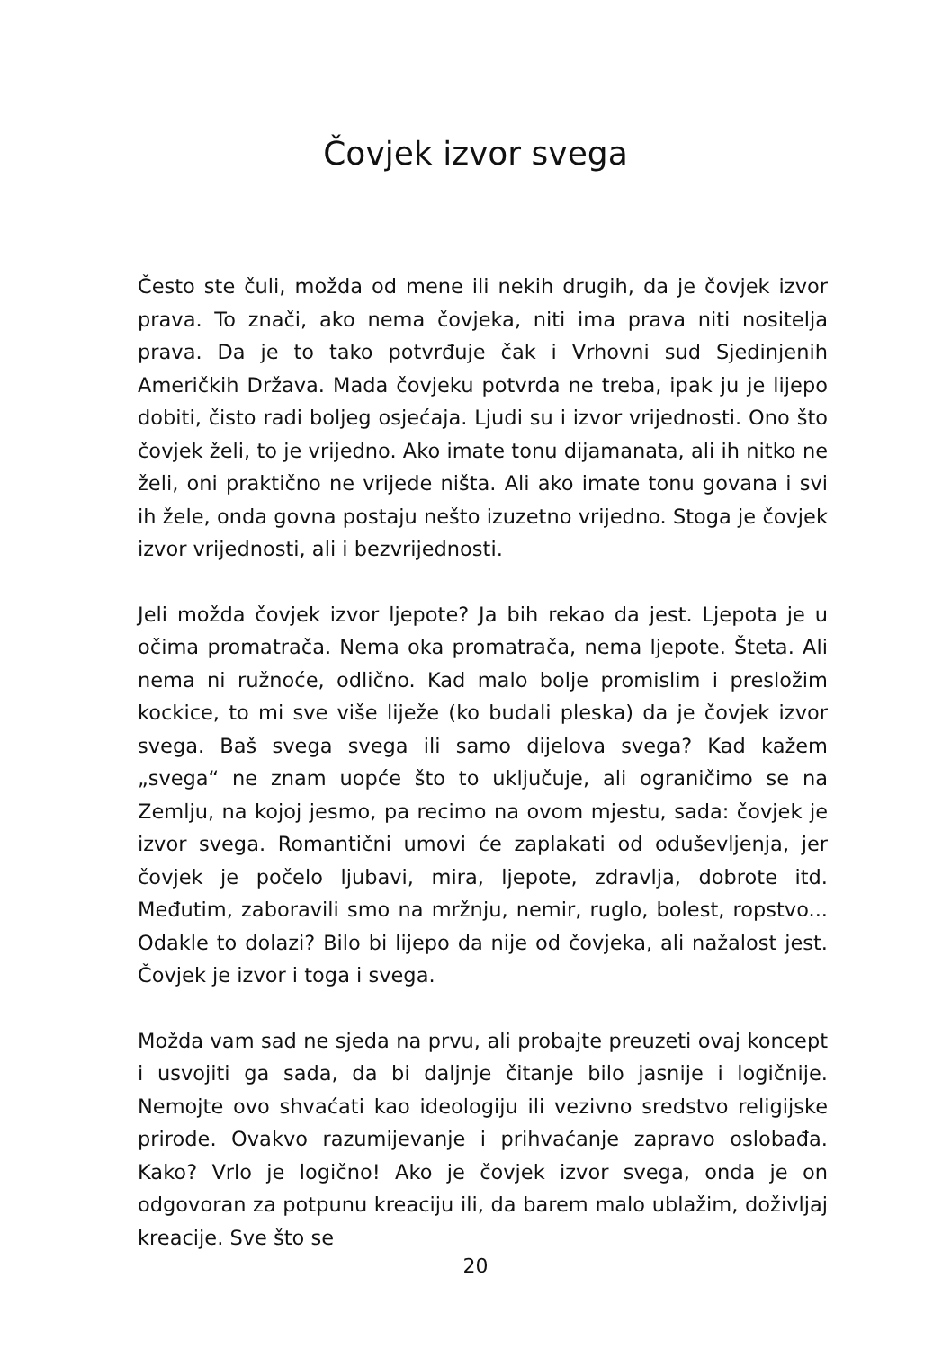Čovjek izvor svega
Često ste čuli, možda od mene ili nekih drugih, da je čovjek izvor prava. To znači, ako nema čovjeka, niti ima prava niti nositelja prava. Da je to tako potvrđuje čak i Vrhovni sud Sjedinjenih Američkih Država. Mada čovjeku potvrda ne treba, ipak ju je lijepo dobiti, čisto radi boljeg osjećaja. Ljudi su i izvor vrijednosti. Ono što čovjek želi, to je vrijedno. Ako imate tonu dijamanata, ali ih nitko ne želi, oni praktično ne vrijede ništa. Ali ako imate tonu govana i svi ih žele, onda govna postaju nešto izuzetno vrijedno. Stoga je čovjek izvor vrijednosti, ali i bezvrijednosti.
Jeli možda čovjek izvor ljepote? Ja bih rekao da jest. Ljepota je u očima promatrača. Nema oka promatrača, nema ljepote. Šteta. Ali nema ni ružnoće, odlično. Kad malo bolje promislim i presložim kockice, to mi sve više liježe (ko budali pleska) da je čovjek izvor svega. Baš svega svega ili samo dijelova svega? Kad kažem „svega“ ne znam uopće što to uključuje, ali ograničimo se na Zemlju, na kojoj jesmo, pa recimo na ovom mjestu, sada: čovjek je izvor svega. Romantični umovi će zaplakati od oduševljenja, jer čovjek je počelo ljubavi, mira, ljepote, zdravlja, dobrote itd. Međutim, zaboravili smo na mržnju, nemir, ruglo, bolest, ropstvo... Odakle to dolazi? Bilo bi lijepo da nije od čovjeka, ali nažalost jest. Čovjek je izvor i toga i svega.
Možda vam sad ne sjeda na prvu, ali probajte preuzeti ovaj koncept i usvojiti ga sada, da bi daljnje čitanje bilo jasnije i logičnije. Nemojte ovo shvaćati kao ideologiju ili vezivno sredstvo religijske prirode. Ovakvo razumijevanje i prihvaćanje zapravo oslobađa. Kako? Vrlo je logično! Ako je čovjek izvor svega, onda je on odgovoran za potpunu kreaciju ili, da barem malo ublažim, doživljaj kreacije. Sve što se
20